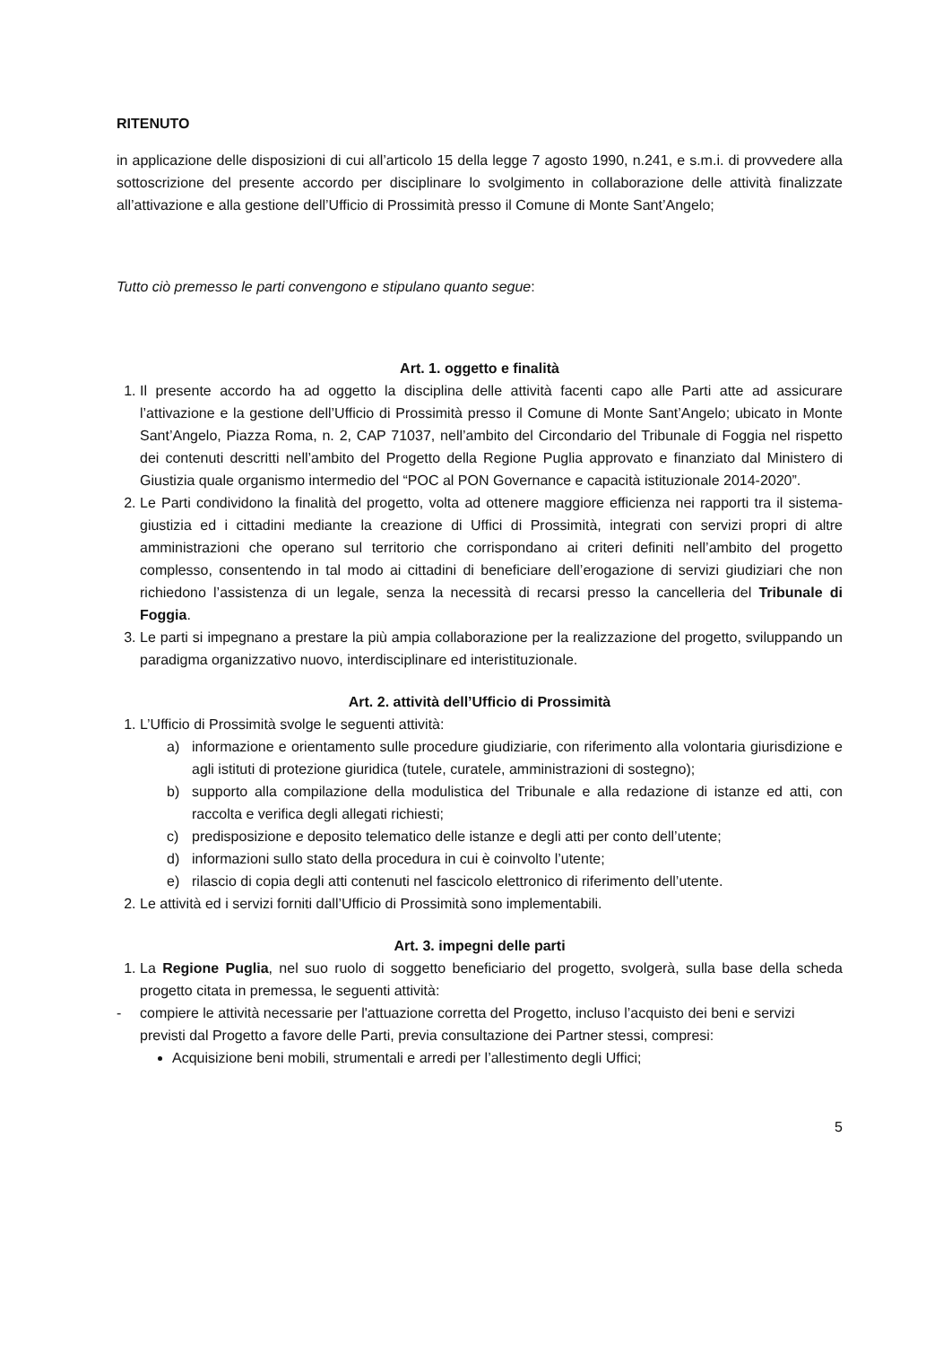RITENUTO
in applicazione delle disposizioni di cui all’articolo 15 della legge 7 agosto 1990, n.241, e s.m.i. di provvedere alla sottoscrizione del presente accordo per disciplinare lo svolgimento in collaborazione delle attività finalizzate all’attivazione e alla gestione dell’Ufficio di Prossimità presso il Comune di Monte Sant’Angelo;
Tutto ciò premesso le parti convengono e stipulano quanto segue:
Art. 1. oggetto e finalità
1. Il presente accordo ha ad oggetto la disciplina delle attività facenti capo alle Parti atte ad assicurare l’attivazione e la gestione dell’Ufficio di Prossimità presso il Comune di Monte Sant’Angelo; ubicato in Monte Sant’Angelo, Piazza Roma, n. 2, CAP 71037, nell’ambito del Circondario del Tribunale di Foggia nel rispetto dei contenuti descritti nell’ambito del Progetto della Regione Puglia approvato e finanziato dal Ministero di Giustizia quale organismo intermedio del “POC al PON Governance e capacità istituzionale 2014-2020”.
2. Le Parti condividono la finalità del progetto, volta ad ottenere maggiore efficienza nei rapporti tra il sistema-giustizia ed i cittadini mediante la creazione di Uffici di Prossimità, integrati con servizi propri di altre amministrazioni che operano sul territorio che corrispondano ai criteri definiti nell’ambito del progetto complesso, consentendo in tal modo ai cittadini di beneficiare dell’erogazione di servizi giudiziari che non richiedono l’assistenza di un legale, senza la necessità di recarsi presso la cancelleria del Tribunale di Foggia.
3. Le parti si impegnano a prestare la più ampia collaborazione per la realizzazione del progetto, sviluppando un paradigma organizzativo nuovo, interdisciplinare ed interistituzionale.
Art. 2. attività dell’Ufficio di Prossimità
1. L’Ufficio di Prossimità svolge le seguenti attività:
a) informazione e orientamento sulle procedure giudiziarie, con riferimento alla volontaria giurisdizione e agli istituti di protezione giuridica (tutele, curatele, amministrazioni di sostegno);
b) supporto alla compilazione della modulistica del Tribunale e alla redazione di istanze ed atti, con raccolta e verifica degli allegati richiesti;
c) predisposizione e deposito telematico delle istanze e degli atti per conto dell’utente;
d) informazioni sullo stato della procedura in cui è coinvolto l’utente;
e) rilascio di copia degli atti contenuti nel fascicolo elettronico di riferimento dell’utente.
2. Le attività ed i servizi forniti dall’Ufficio di Prossimità sono implementabili.
Art. 3. impegni delle parti
1. La Regione Puglia, nel suo ruolo di soggetto beneficiario del progetto, svolgerà, sulla base della scheda progetto citata in premessa, le seguenti attività:
- compiere le attività necessarie per l'attuazione corretta del Progetto, incluso l’acquisto dei beni e servizi previsti dal Progetto a favore delle Parti, previa consultazione dei Partner stessi, compresi:
Acquisizione beni mobili, strumentali e arredi per l’allestimento degli Uffici;
5